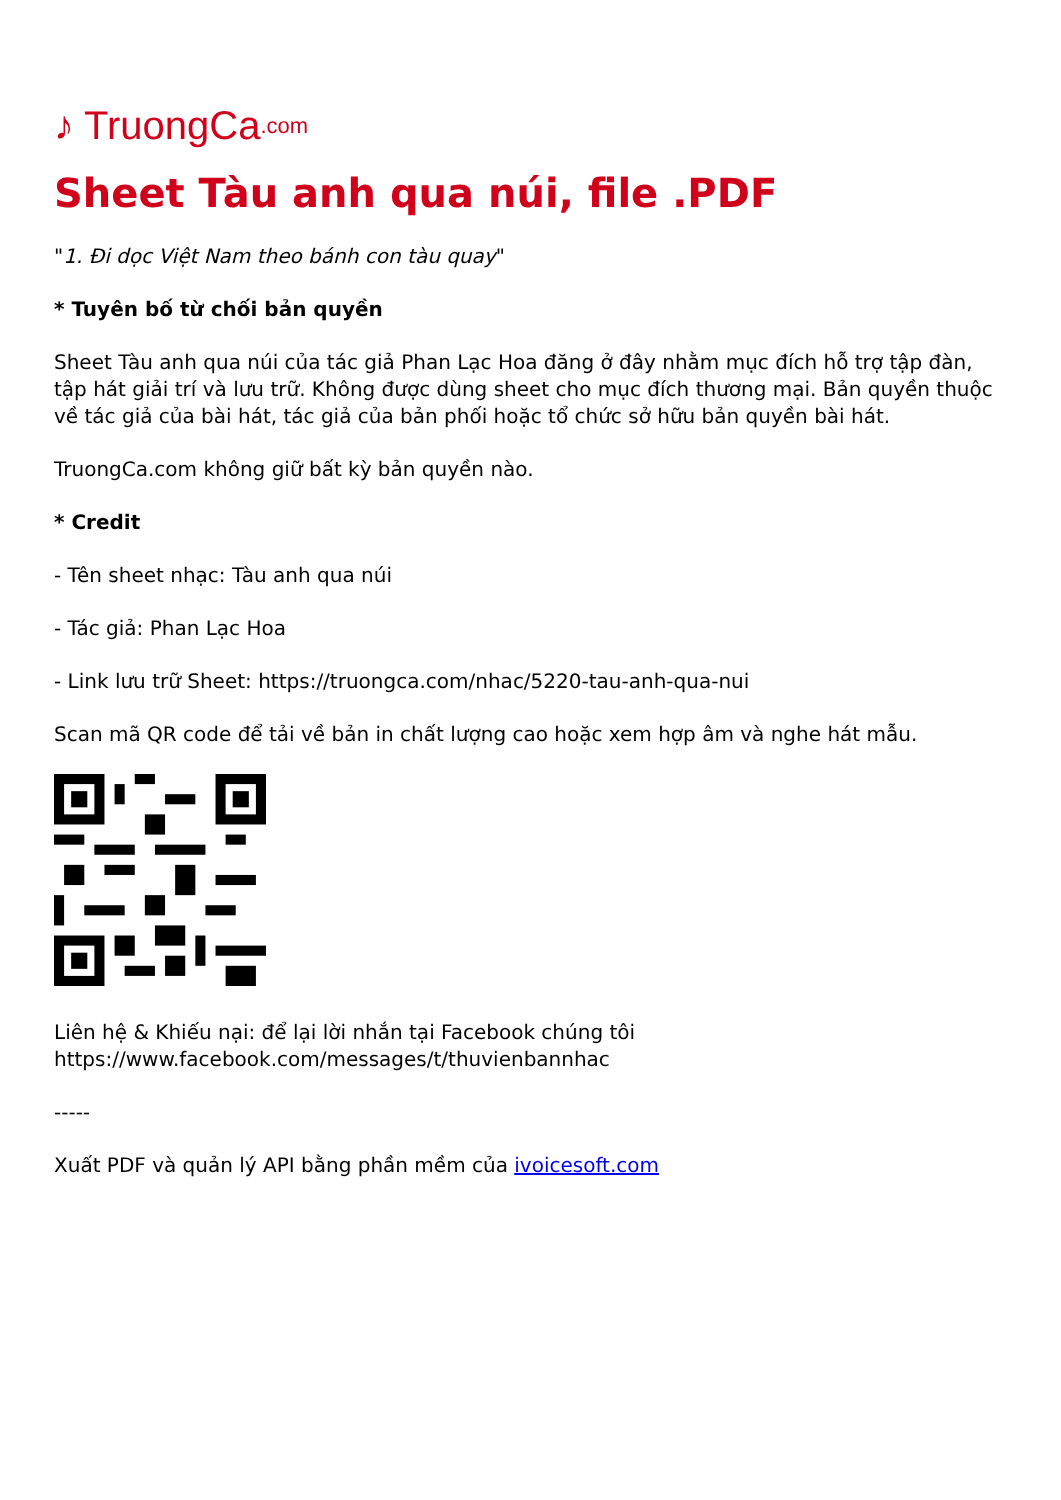♪ TruongCa.com
Sheet Tàu anh qua núi, file .PDF
"1. Đi dọc Việt Nam theo bánh con tàu quay"
* Tuyên bố từ chối bản quyền
Sheet Tàu anh qua núi của tác giả Phan Lạc Hoa đăng ở đây nhằm mục đích hỗ trợ tập đàn, tập hát giải trí và lưu trữ. Không được dùng sheet cho mục đích thương mại. Bản quyền thuộc về tác giả của bài hát, tác giả của bản phối hoặc tổ chức sở hữu bản quyền bài hát.
TruongCa.com không giữ bất kỳ bản quyền nào.
* Credit
- Tên sheet nhạc: Tàu anh qua núi
- Tác giả: Phan Lạc Hoa
- Link lưu trữ Sheet: https://truongca.com/nhac/5220-tau-anh-qua-nui
Scan mã QR code để tải về bản in chất lượng cao hoặc xem hợp âm và nghe hát mẫu.
Liên hệ & Khiếu nại: để lại lời nhắn tại Facebook chúng tôi https://www.facebook.com/messages/t/thuvienbannhac
-----
Xuất PDF và quản lý API bằng phần mềm của ivoicesoft.com